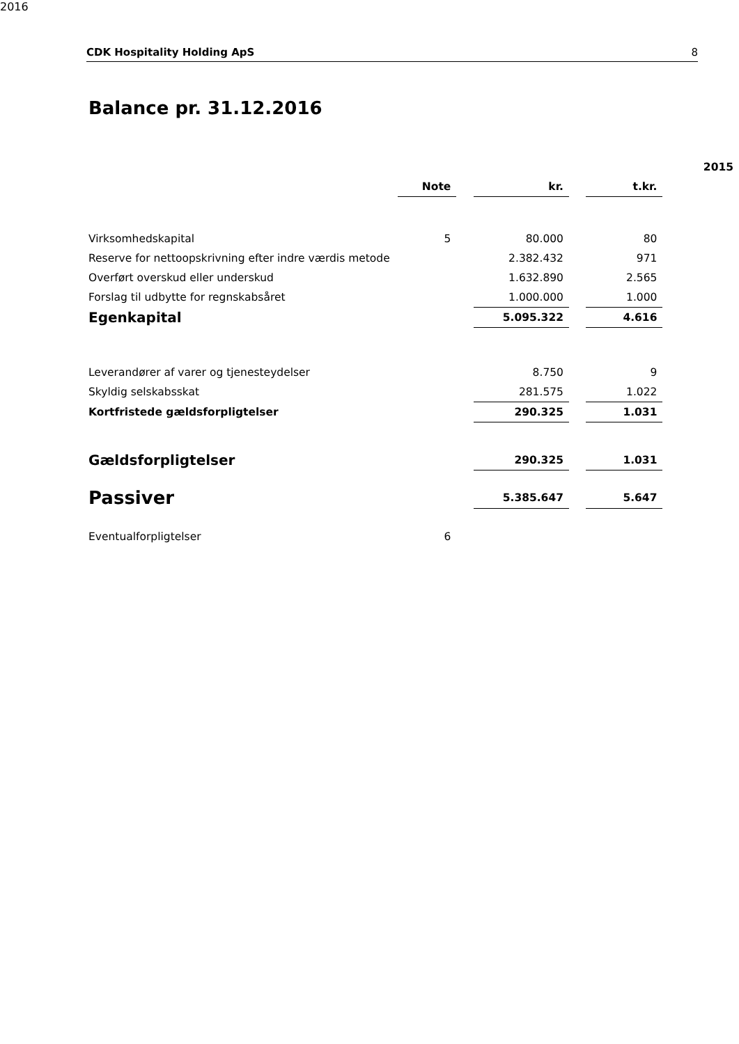CDK Hospitality Holding ApS 8
Balance pr. 31.12.2016
| | | | | | | 2015 |
| --- | --- | --- | --- | --- | --- | --- |
| | Note | | kr. | | t.kr. | |
| Virksomhedskapital | 5 | | 80.000 | | 80 | |
| Reserve for nettoopskrivning efter indre værdis metode | | | 2.382.432 | | 971 | |
| Overført overskud eller underskud | | | 1.632.890 | | 2.565 | |
| Forslag til udbytte for regnskabsåret | | | 1.000.000 | | 1.000 | |
| Egenkapital | | | 5.095.322 | | 4.616 | |
| Leverandører af varer og tjenesteydelser | | | 8.750 | | 9 | |
| Skyldig selskabsskat | | | 281.575 | | 1.022 | |
| Kortfristede gældsforpligtelser | | | 290.325 | | 1.031 | |
| Gældsforpligtelser | | | 290.325 | | 1.031 | |
| Passiver | | | 5.385.647 | | 5.647 | |
| Eventualforpligtelser | 6 | | | | | |